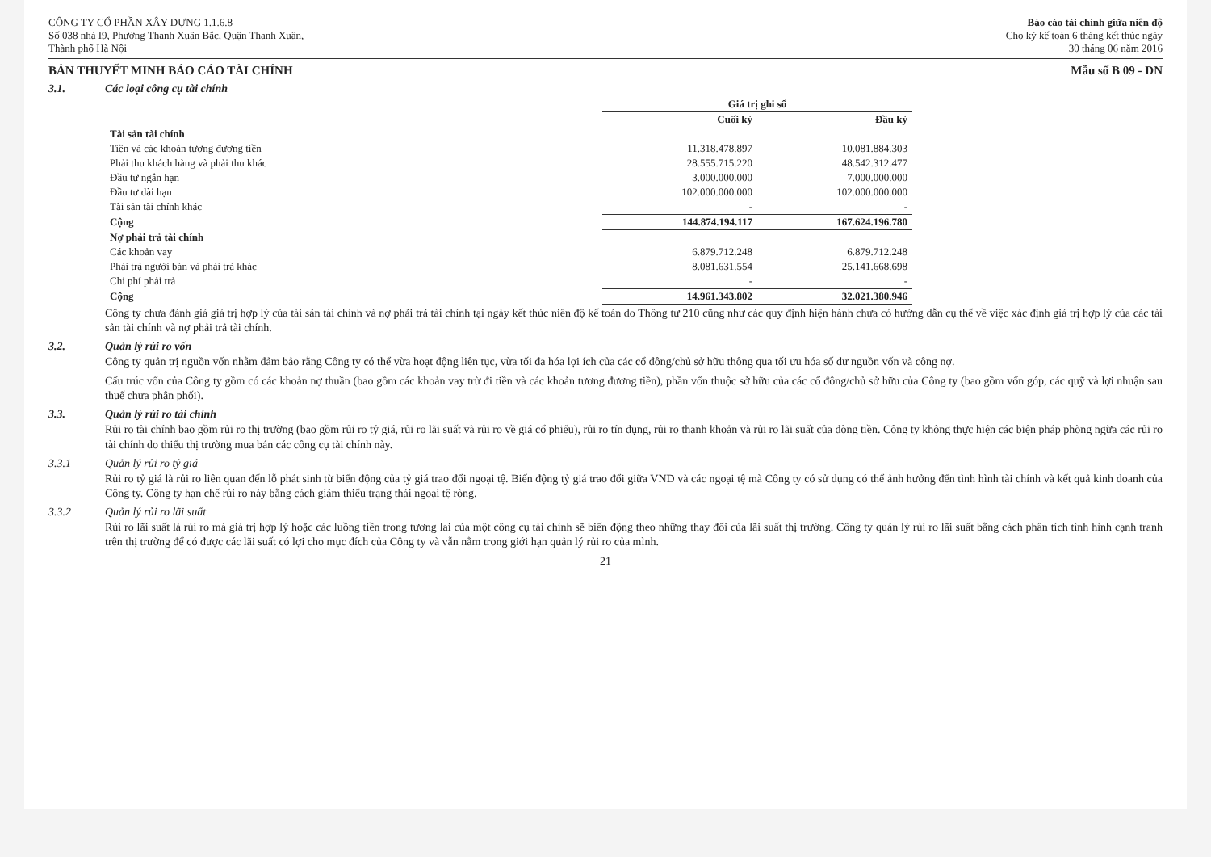CÔNG TY CỔ PHẦN XÂY DỰNG 1.1.6.8
Số 038 nhà I9, Phường Thanh Xuân Bắc, Quận Thanh Xuân,
Thành phố Hà Nội
Báo cáo tài chính giữa niên độ
Cho kỳ kế toán 6 tháng kết thúc ngày
30 tháng 06 năm 2016
BẢN THUYẾT MINH BÁO CÁO TÀI CHÍNH Mẫu số B 09 - DN
3.1. Các loại công cụ tài chính
| | Giá trị ghi sổ | |
| --- | --- | --- |
| | Cuối kỳ | Đầu kỳ |
| Tài sản tài chính | | |
| Tiền và các khoản tương đương tiền | 11.318.478.897 | 10.081.884.303 |
| Phải thu khách hàng và phải thu khác | 28.555.715.220 | 48.542.312.477 |
| Đầu tư ngắn hạn | 3.000.000.000 | 7.000.000.000 |
| Đầu tư dài hạn | 102.000.000.000 | 102.000.000.000 |
| Tài sản tài chính khác | - | - |
| Cộng | 144.874.194.117 | 167.624.196.780 |
| Nợ phải trả tài chính | | |
| Các khoản vay | 6.879.712.248 | 6.879.712.248 |
| Phải trả người bán và phải trả khác | 8.081.631.554 | 25.141.668.698 |
| Chi phí phải trả | - | - |
| Cộng | 14.961.343.802 | 32.021.380.946 |
Công ty chưa đánh giá giá trị hợp lý của tài sản tài chính và nợ phải trả tài chính tại ngày kết thúc niên độ kế toán do Thông tư 210 cũng như các quy định hiện hành chưa có hướng dẫn cụ thể về việc xác định giá trị hợp lý của các tài sản tài chính và nợ phải trả tài chính.
3.2. Quản lý rủi ro vốn
Công ty quản trị nguồn vốn nhằm đảm bảo rằng Công ty có thể vừa hoạt động liên tục, vừa tối đa hóa lợi ích của các cổ đông/chủ sở hữu thông qua tối ưu hóa số dư nguồn vốn và công nợ.
Cấu trúc vốn của Công ty gồm có các khoản nợ thuần (bao gồm các khoản vay trừ đi tiền và các khoản tương đương tiền), phần vốn thuộc sở hữu của các cổ đông/chủ sở hữu của Công ty (bao gồm vốn góp, các quỹ và lợi nhuận sau thuế chưa phân phối).
3.3. Quản lý rủi ro tài chính
Rủi ro tài chính bao gồm rủi ro thị trường (bao gồm rủi ro tỷ giá, rủi ro lãi suất và rủi ro về giá cổ phiếu), rủi ro tín dụng, rủi ro thanh khoản và rủi ro lãi suất của dòng tiền. Công ty không thực hiện các biện pháp phòng ngừa các rủi ro tài chính do thiếu thị trường mua bán các công cụ tài chính này.
3.3.1 Quản lý rủi ro tỷ giá
Rủi ro tỷ giá là rủi ro liên quan đến lỗ phát sinh từ biến động của tỷ giá trao đổi ngoại tệ. Biến động tỷ giá trao đổi giữa VND và các ngoại tệ mà Công ty có sử dụng có thể ảnh hưởng đến tình hình tài chính và kết quả kinh doanh của Công ty. Công ty hạn chế rủi ro này bằng cách giảm thiểu trạng thái ngoại tệ ròng.
3.3.2 Quản lý rủi ro lãi suất
Rủi ro lãi suất là rủi ro mà giá trị hợp lý hoặc các luồng tiền trong tương lai của một công cụ tài chính sẽ biến động theo những thay đổi của lãi suất thị trường. Công ty quản lý rủi ro lãi suất bằng cách phân tích tình hình cạnh tranh trên thị trường để có được các lãi suất có lợi cho mục đích của Công ty và vẫn nằm trong giới hạn quản lý rủi ro của mình.
21